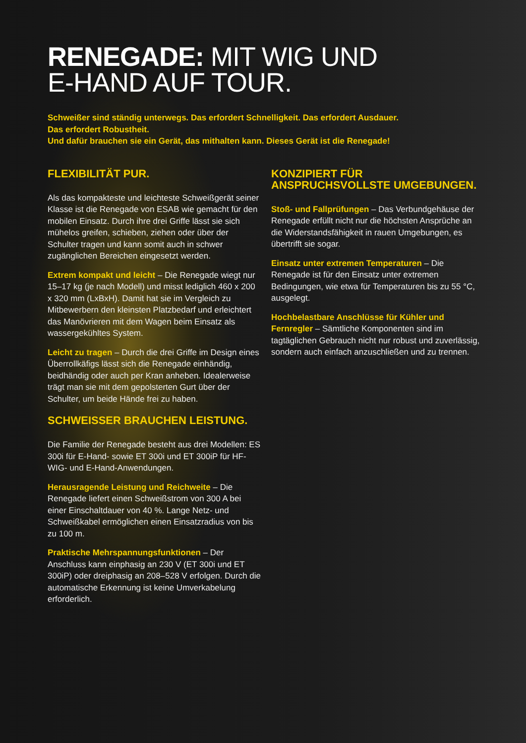RENEGADE: MIT WIG UND
E-HAND AUF TOUR.
Schweißer sind ständig unterwegs. Das erfordert Schnelligkeit. Das erfordert Ausdauer.
Das erfordert Robustheit.
Und dafür brauchen sie ein Gerät, das mithalten kann. Dieses Gerät ist die Renegade!
FLEXIBILITÄT PUR.
Als das kompakteste und leichteste Schweißgerät seiner Klasse ist die Renegade von ESAB wie gemacht für den mobilen Einsatz. Durch ihre drei Griffe lässt sie sich mühelos greifen, schieben, ziehen oder über der Schulter tragen und kann somit auch in schwer zugänglichen Bereichen eingesetzt werden.
Extrem kompakt und leicht – Die Renegade wiegt nur 15–17 kg (je nach Modell) und misst lediglich 460 x 200 x 320 mm (LxBxH). Damit hat sie im Vergleich zu Mitbewerbern den kleinsten Platzbedarf und erleichtert das Manövrieren mit dem Wagen beim Einsatz als wassergekühltes System.
Leicht zu tragen – Durch die drei Griffe im Design eines Überrollkäfigs lässt sich die Renegade einhändig, beidhändig oder auch per Kran anheben. Idealerweise trägt man sie mit dem gepolsterten Gurt über der Schulter, um beide Hände frei zu haben.
SCHWEISSER BRAUCHEN LEISTUNG.
Die Familie der Renegade besteht aus drei Modellen: ES 300i für E-Hand- sowie ET 300i und ET 300iP für HF-WIG- und E-Hand-Anwendungen.
Herausragende Leistung und Reichweite – Die Renegade liefert einen Schweißstrom von 300 A bei einer Einschaltdauer von 40 %. Lange Netz- und Schweißkabel ermöglichen einen Einsatzradius von bis zu 100 m.
Praktische Mehrspannungsfunktionen – Der Anschluss kann einphasig an 230 V (ET 300i und ET 300iP) oder dreiphasig an 208–528 V erfolgen. Durch die automatische Erkennung ist keine Umverkabelung erforderlich.
KONZIPIERT FÜR
ANSPRUCHSVOLLSTE UMGEBUNGEN.
Stoß- und Fallprüfungen – Das Verbundgehäuse der Renegade erfüllt nicht nur die höchsten Ansprüche an die Widerstandsfähigkeit in rauen Umgebungen, es übertrifft sie sogar.
Einsatz unter extremen Temperaturen – Die Renegade ist für den Einsatz unter extremen Bedingungen, wie etwa für Temperaturen bis zu 55 °C, ausgelegt.
Hochbelastbare Anschlüsse für Kühler und Fernregler – Sämtliche Komponenten sind im tagtäglichen Gebrauch nicht nur robust und zuverlässig, sondern auch einfach anzuschließen und zu trennen.